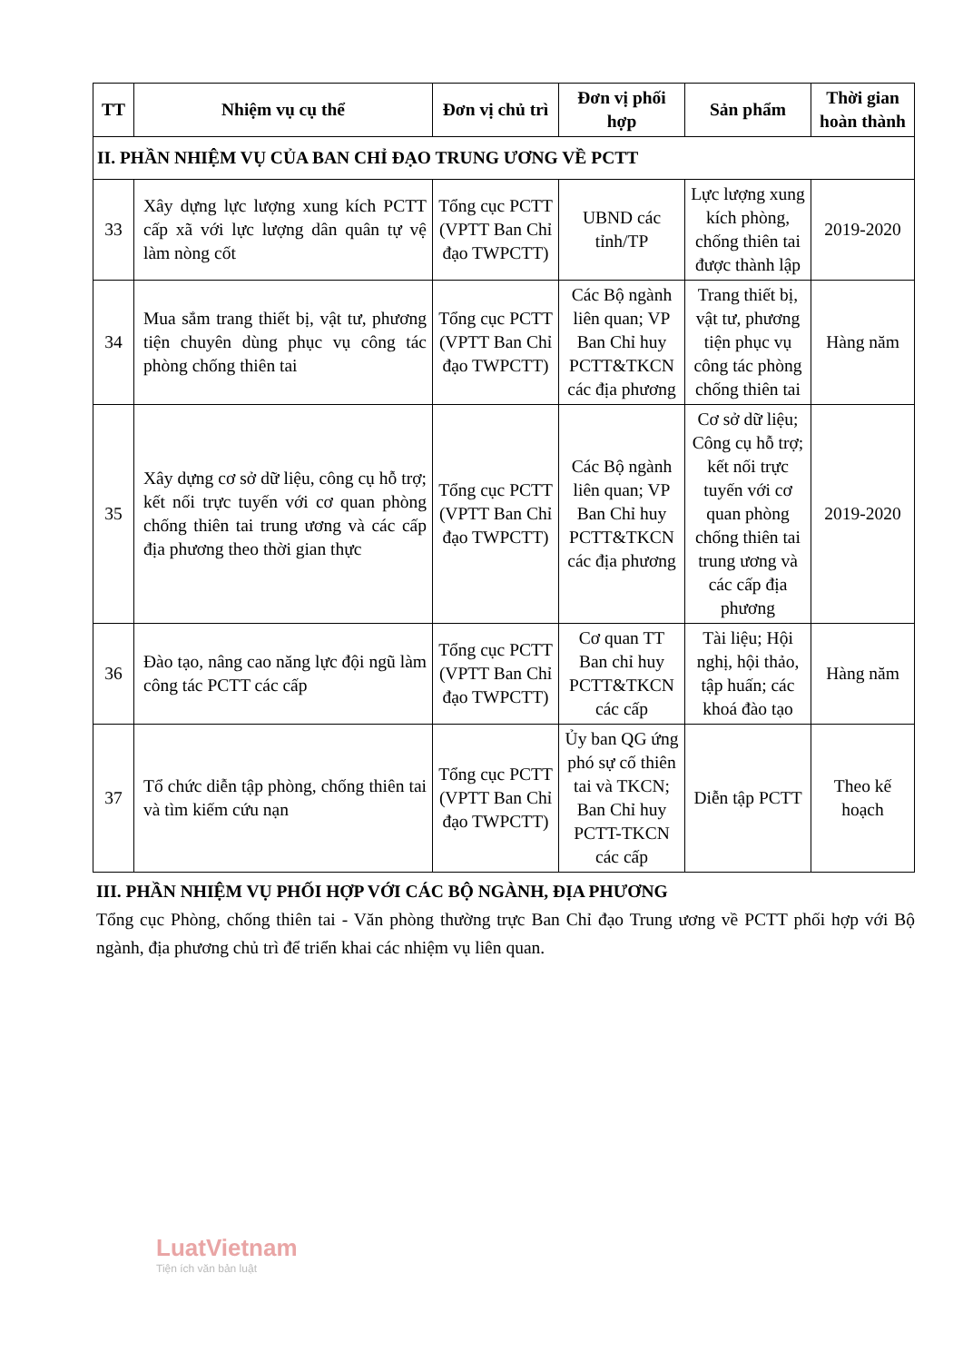| TT | Nhiệm vụ cụ thể | Đơn vị chủ trì | Đơn vị phối hợp | Sản phẩm | Thời gian hoàn thành |
| --- | --- | --- | --- | --- | --- |
| II. PHẦN NHIỆM VỤ CỦA BAN CHỈ ĐẠO TRUNG ƯƠNG VỀ PCTT | | | | | |
| 33 | Xây dựng lực lượng xung kích PCTT cấp xã với lực lượng dân quân tự vệ làm nòng cốt | Tổng cục PCTT (VPTT Ban Chỉ đạo TWPCTT) | UBND các tỉnh/TP | Lực lượng xung kích phòng, chống thiên tai được thành lập | 2019-2020 |
| 34 | Mua sắm trang thiết bị, vật tư, phương tiện chuyên dùng phục vụ công tác phòng chống thiên tai | Tổng cục PCTT (VPTT Ban Chỉ đạo TWPCTT) | Các Bộ ngành liên quan; VP Ban Chỉ huy PCTT&TKCN các địa phương | Trang thiết bị, vật tư, phương tiện phục vụ công tác phòng chống thiên tai | Hàng năm |
| 35 | Xây dựng cơ sở dữ liệu, công cụ hỗ trợ; kết nối trực tuyến với cơ quan phòng chống thiên tai trung ương và các cấp địa phương theo thời gian thực | Tổng cục PCTT (VPTT Ban Chỉ đạo TWPCTT) | Các Bộ ngành liên quan; VP Ban Chỉ huy PCTT&TKCN các địa phương | Cơ sở dữ liệu; Công cụ hỗ trợ; kết nối trực tuyến với cơ quan phòng chống thiên tai trung ương và các cấp địa phương | 2019-2020 |
| 36 | Đào tạo, nâng cao năng lực đội ngũ làm công tác PCTT các cấp | Tổng cục PCTT (VPTT Ban Chỉ đạo TWPCTT) | Cơ quan TT Ban chỉ huy PCTT&TKCN các cấp | Tài liệu; Hội nghị, hội thảo, tập huấn; các khoá đào tạo | Hàng năm |
| 37 | Tổ chức diễn tập phòng, chống thiên tai và tìm kiếm cứu nạn | Tổng cục PCTT (VPTT Ban Chỉ đạo TWPCTT) | Ủy ban QG ứng phó sự cố thiên tai và TKCN; Ban Chỉ huy PCTT-TKCN các cấp | Diễn tập PCTT | Theo kế hoạch |
III. PHẦN NHIỆM VỤ PHỐI HỢP VỚI CÁC BỘ NGÀNH, ĐỊA PHƯƠNG
Tổng cục Phòng, chống thiên tai - Văn phòng thường trực Ban Chỉ đạo Trung ương về PCTT phối hợp với Bộ ngành, địa phương chủ trì để triển khai các nhiệm vụ liên quan.
LuatVietnam
Tiện ích văn bản luật